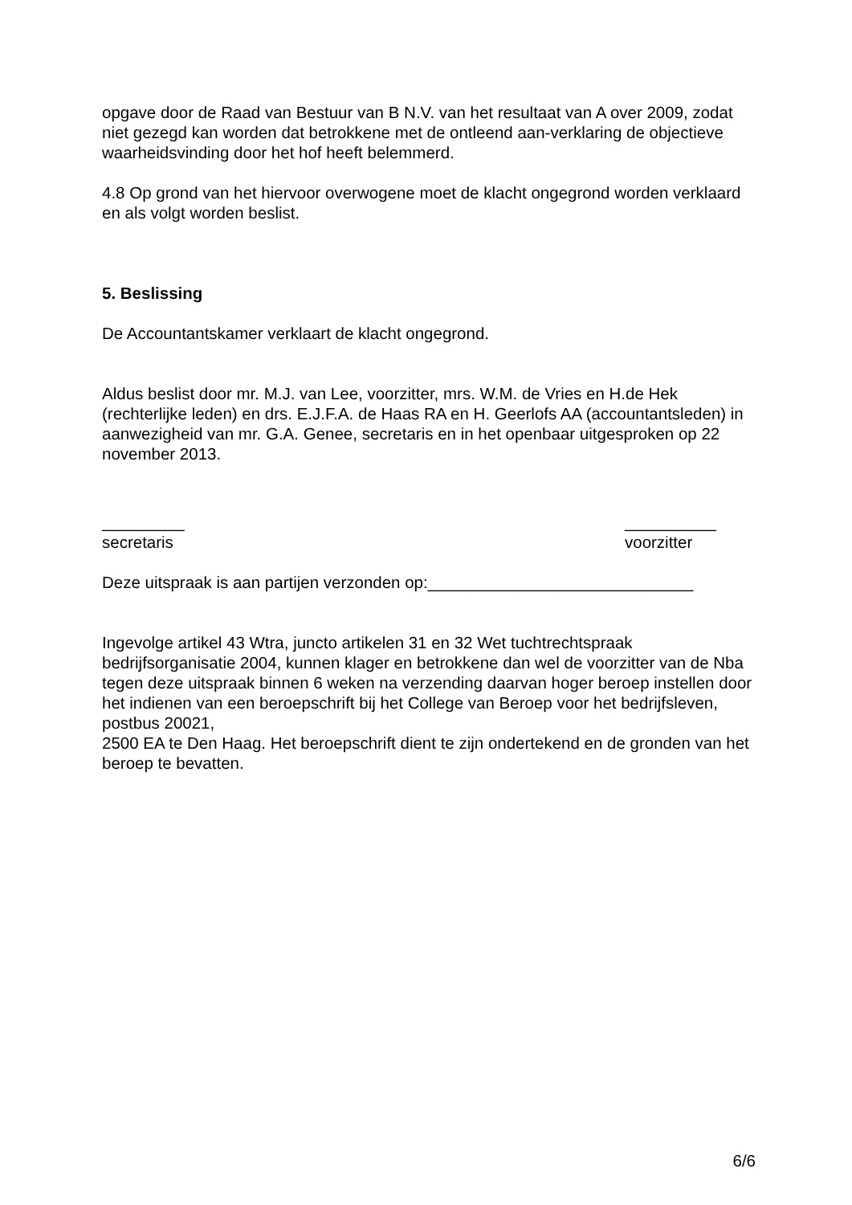opgave door de Raad van Bestuur van B N.V. van het resultaat van A over 2009, zodat niet gezegd kan worden dat betrokkene met de ontleend aan-verklaring de objectieve waarheidsvinding door het hof heeft belemmerd.
4.8 Op grond van het hiervoor overwogene moet de klacht ongegrond worden verklaard en als volgt worden beslist.
5. Beslissing
De Accountantskamer verklaart de klacht ongegrond.
Aldus beslist door mr. M.J. van Lee, voorzitter, mrs. W.M. de Vries en H.de Hek (rechterlijke leden) en drs. E.J.F.A. de Haas RA en H. Geerlofs AA (accountantsleden) in aanwezigheid van mr. G.A. Genee, secretaris en in het openbaar uitgesproken op 22 november 2013.
_________
secretaris
__________
voorzitter
Deze uitspraak is aan partijen verzonden op:_____________________________
Ingevolge artikel 43 Wtra, juncto artikelen 31 en 32 Wet tuchtrechtspraak bedrijfsorganisatie 2004, kunnen klager en betrokkene dan wel de voorzitter van de Nba tegen deze uitspraak binnen 6 weken na verzending daarvan hoger beroep instellen door het indienen van een beroepschrift bij het College van Beroep voor het bedrijfsleven, postbus 20021,
2500 EA te Den Haag. Het beroepschrift dient te zijn ondertekend en de gronden van het beroep te bevatten.
6/6